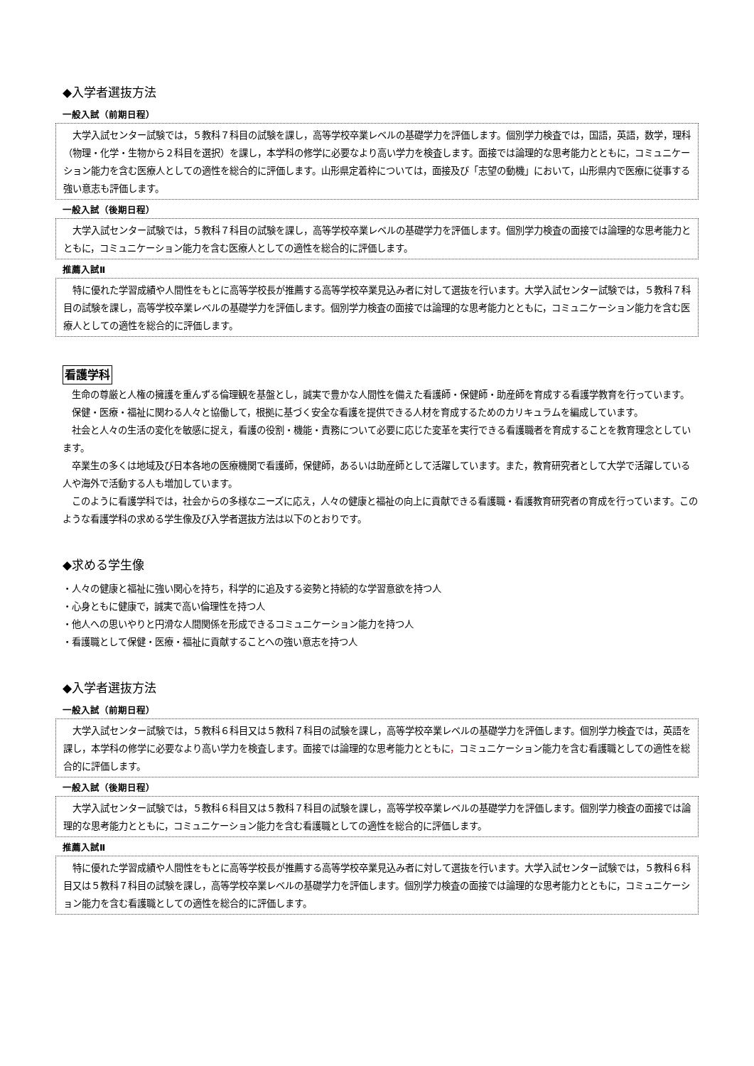◆入学者選抜方法
一般入試（前期日程）
大学入試センター試験では，５教科７科目の試験を課し，高等学校卒業レベルの基礎学力を評価します。個別学力検査では，国語，英語，数学，理科（物理・化学・生物から２科目を選択）を課し，本学科の修学に必要なより高い学力を検査します。面接では論理的な思考能力とともに，コミュニケーション能力を含む医療人としての適性を総合的に評価します。山形県定着枠については，面接及び「志望の動機」において，山形県内で医療に従事する強い意志も評価します。
一般入試（後期日程）
大学入試センター試験では，５教科７科目の試験を課し，高等学校卒業レベルの基礎学力を評価します。個別学力検査の面接では論理的な思考能力とともに，コミュニケーション能力を含む医療人としての適性を総合的に評価します。
推薦入試Ⅱ
特に優れた学習成績や人間性をもとに高等学校長が推薦する高等学校卒業見込み者に対して選抜を行います。大学入試センター試験では，５教科７科目の試験を課し，高等学校卒業レベルの基礎学力を評価します。個別学力検査の面接では論理的な思考能力とともに，コミュニケーション能力を含む医療人としての適性を総合的に評価します。
看護学科
生命の尊厳と人権の擁護を重んずる倫理観を基盤とし，誠実で豊かな人間性を備えた看護師・保健師・助産師を育成する看護学教育を行っています。
保健・医療・福祉に関わる人々と協働して，根拠に基づく安全な看護を提供できる人材を育成するためのカリキュラムを編成しています。
社会と人々の生活の変化を敏感に捉え，看護の役割・機能・責務について必要に応じた変革を実行できる看護職者を育成することを教育理念としています。
卒業生の多くは地域及び日本各地の医療機関で看護師，保健師，あるいは助産師として活躍しています。また，教育研究者として大学で活躍している人や海外で活動する人も増加しています。
このように看護学科では，社会からの多様なニーズに応え，人々の健康と福祉の向上に貢献できる看護職・看護教育研究者の育成を行っています。このような看護学科の求める学生像及び入学者選抜方法は以下のとおりです。
◆求める学生像
・人々の健康と福祉に強い関心を持ち，科学的に追及する姿勢と持続的な学習意欲を持つ人
・心身ともに健康で，誠実で高い倫理性を持つ人
・他人への思いやりと円滑な人間関係を形成できるコミュニケーション能力を持つ人
・看護職として保健・医療・福祉に貢献することへの強い意志を持つ人
◆入学者選抜方法
一般入試（前期日程）
大学入試センター試験では，５教科６科目又は５教科７科目の試験を課し，高等学校卒業レベルの基礎学力を評価します。個別学力検査では，英語を課し，本学科の修学に必要なより高い学力を検査します。面接では論理的な思考能力とともに，コミュニケーション能力を含む看護職としての適性を総合的に評価します。
一般入試（後期日程）
大学入試センター試験では，５教科６科目又は５教科７科目の試験を課し，高等学校卒業レベルの基礎学力を評価します。個別学力検査の面接では論理的な思考能力とともに，コミュニケーション能力を含む看護職としての適性を総合的に評価します。
推薦入試Ⅱ
特に優れた学習成績や人間性をもとに高等学校長が推薦する高等学校卒業見込み者に対して選抜を行います。大学入試センター試験では，５教科６科目又は５教科７科目の試験を課し，高等学校卒業レベルの基礎学力を評価します。個別学力検査の面接では論理的な思考能力とともに，コミュニケーション能力を含む看護職としての適性を総合的に評価します。